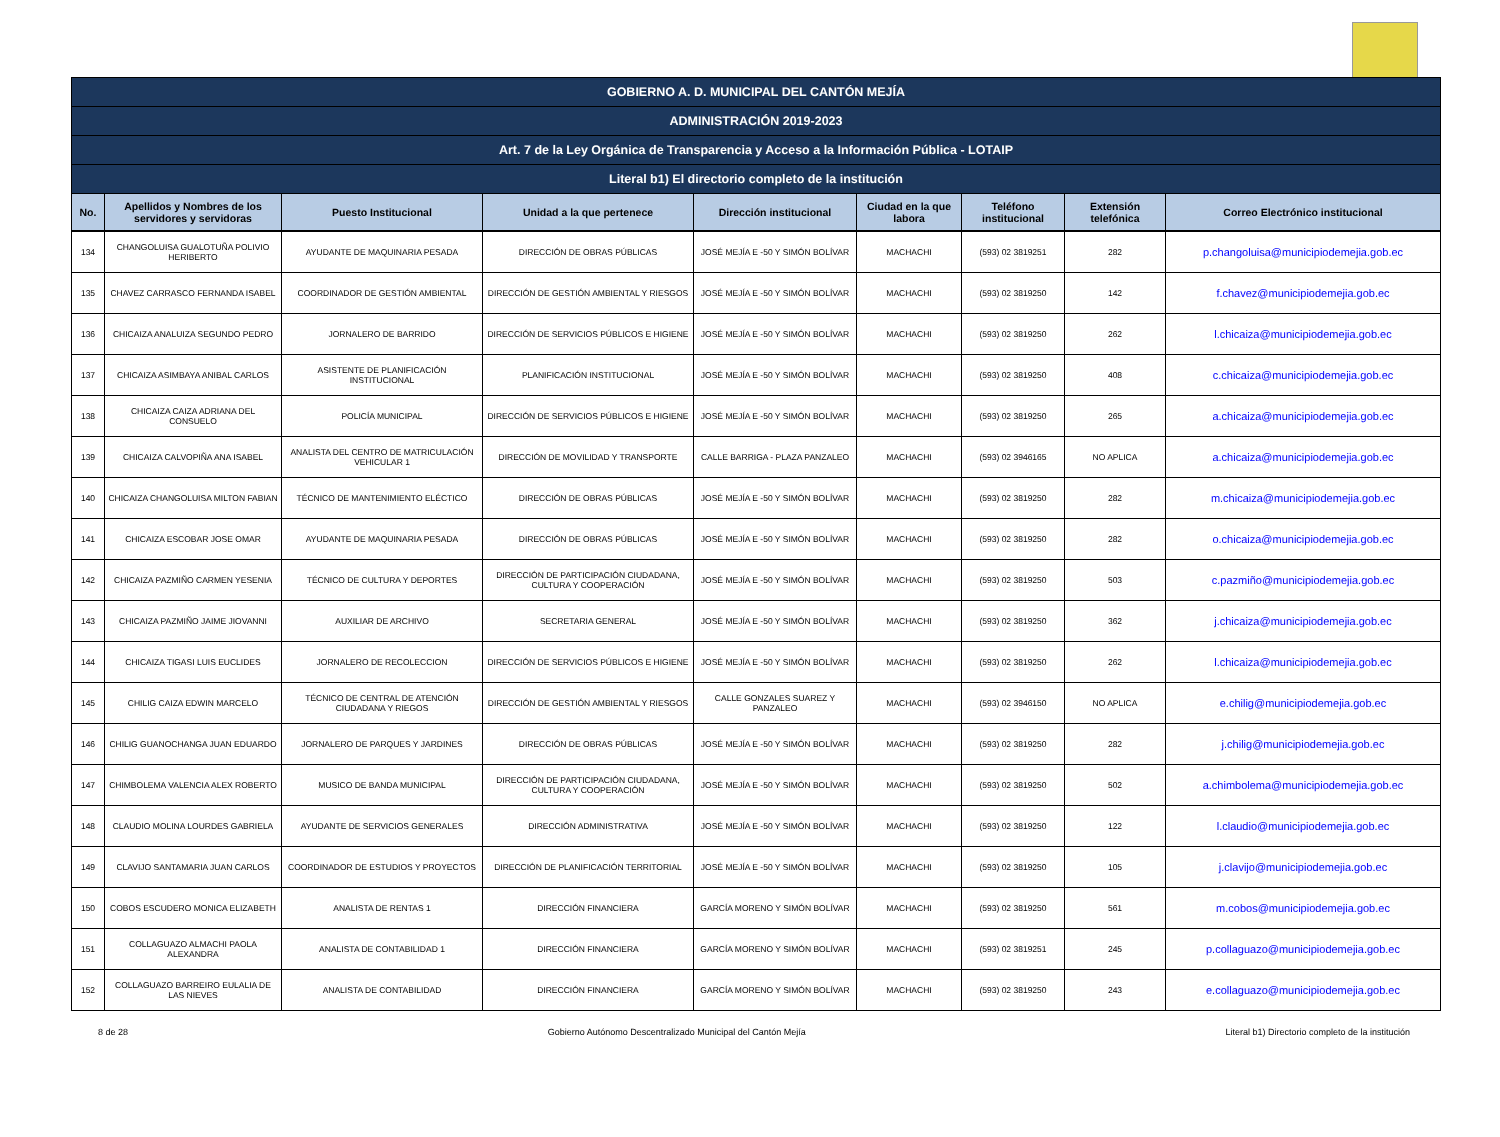| GOBIERNO A. D. MUNICIPAL DEL CANTÓN MEJÍA | | | | | | | | |
| --- | --- | --- | --- | --- | --- | --- | --- | --- |
| ADMINISTRACIÓN 2019-2023 | | | | | | | | |
| Art. 7 de la Ley Orgánica de Transparencia y Acceso a la Información Pública - LOTAIP | | | | | | | | |
| Literal b1) El directorio completo de la institución | | | | | | | | |
| No. | Apellidos y Nombres de los servidores y servidoras | Puesto Institucional | Unidad a la que pertenece | Dirección institucional | Ciudad en la que labora | Teléfono institucional | Extensión telefónica | Correo Electrónico institucional |
| 134 | CHANGOLUISA GUALOTUÑA POLIVIO HERIBERTO | AYUDANTE DE MAQUINARIA PESADA | DIRECCIÓN DE OBRAS PÚBLICAS | JOSÉ MEJÍA E -50 Y SIMÓN BOLÍVAR | MACHACHI | (593) 02 3819251 | 282 | p.changoluisa@municipiodemejia.gob.ec |
| 135 | CHAVEZ CARRASCO FERNANDA ISABEL | COORDINADOR DE GESTIÓN AMBIENTAL | DIRECCIÓN DE GESTIÓN AMBIENTAL Y RIESGOS | JOSÉ MEJÍA E -50 Y SIMÓN BOLÍVAR | MACHACHI | (593) 02 3819250 | 142 | f.chavez@municipiodemejia.gob.ec |
| 136 | CHICAIZA ANALUIZA SEGUNDO PEDRO | JORNALERO DE BARRIDO | DIRECCIÓN DE SERVICIOS PÚBLICOS E HIGIENE | JOSÉ MEJÍA E -50 Y SIMÓN BOLÍVAR | MACHACHI | (593) 02 3819250 | 262 | l.chicaiza@municipiodemejia.gob.ec |
| 137 | CHICAIZA ASIMBAYA ANIBAL CARLOS | ASISTENTE DE PLANIFICACIÓN INSTITUCIONAL | PLANIFICACIÓN INSTITUCIONAL | JOSÉ MEJÍA E -50 Y SIMÓN BOLÍVAR | MACHACHI | (593) 02 3819250 | 408 | c.chicaiza@municipiodemejia.gob.ec |
| 138 | CHICAIZA CAIZA ADRIANA DEL CONSUELO | POLICÍA MUNICIPAL | DIRECCIÓN DE SERVICIOS PÚBLICOS E HIGIENE | JOSÉ MEJÍA E -50 Y SIMÓN BOLÍVAR | MACHACHI | (593) 02 3819250 | 265 | a.chicaiza@municipiodemejia.gob.ec |
| 139 | CHICAIZA CALVOPIÑA ANA ISABEL | ANALISTA DEL CENTRO DE MATRICULACIÓN VEHICULAR 1 | DIRECCIÓN DE MOVILIDAD Y TRANSPORTE | CALLE BARRIGA - PLAZA PANZALEO | MACHACHI | (593) 02 3946165 | NO APLICA | a.chicaiza@municipiodemejia.gob.ec |
| 140 | CHICAIZA CHANGOLUISA MILTON FABIAN | TÉCNICO DE MANTENIMIENTO ELÉCTICO | DIRECCIÓN DE OBRAS PÚBLICAS | JOSÉ MEJÍA E -50 Y SIMÓN BOLÍVAR | MACHACHI | (593) 02 3819250 | 282 | m.chicaiza@municipiodemejia.gob.ec |
| 141 | CHICAIZA ESCOBAR JOSE OMAR | AYUDANTE DE MAQUINARIA PESADA | DIRECCIÓN DE OBRAS PÚBLICAS | JOSÉ MEJÍA E -50 Y SIMÓN BOLÍVAR | MACHACHI | (593) 02 3819250 | 282 | o.chicaiza@municipiodemejia.gob.ec |
| 142 | CHICAIZA PAZMIÑO CARMEN YESENIA | TÉCNICO DE CULTURA Y DEPORTES | DIRECCIÓN DE PARTICIPACIÓN CIUDADANA, CULTURA Y COOPERACIÓN | JOSÉ MEJÍA E -50 Y SIMÓN BOLÍVAR | MACHACHI | (593) 02 3819250 | 503 | c.pazmiño@municipiodemejia.gob.ec |
| 143 | CHICAIZA PAZMIÑO JAIME JIOVANNI | AUXILIAR DE ARCHIVO | SECRETARIA GENERAL | JOSÉ MEJÍA E -50 Y SIMÓN BOLÍVAR | MACHACHI | (593) 02 3819250 | 362 | j.chicaiza@municipiodemejia.gob.ec |
| 144 | CHICAIZA TIGASI LUIS EUCLIDES | JORNALERO DE RECOLECCION | DIRECCIÓN DE SERVICIOS PÚBLICOS E HIGIENE | JOSÉ MEJÍA E -50 Y SIMÓN BOLÍVAR | MACHACHI | (593) 02 3819250 | 262 | l.chicaiza@municipiodemejia.gob.ec |
| 145 | CHILIG CAIZA EDWIN MARCELO | TÉCNICO DE CENTRAL DE ATENCIÓN CIUDADANA Y RIEGOS | DIRECCIÓN DE GESTIÓN AMBIENTAL Y RIESGOS | CALLE GONZALES SUAREZ Y PANZALEO | MACHACHI | (593) 02 3946150 | NO APLICA | e.chilig@municipiodemejia.gob.ec |
| 146 | CHILIG GUANOCHANGA JUAN EDUARDO | JORNALERO DE PARQUES Y JARDINES | DIRECCIÓN DE OBRAS PÚBLICAS | JOSÉ MEJÍA E -50 Y SIMÓN BOLÍVAR | MACHACHI | (593) 02 3819250 | 282 | j.chilig@municipiodemejia.gob.ec |
| 147 | CHIMBOLEMA VALENCIA ALEX ROBERTO | MUSICO DE BANDA MUNICIPAL | DIRECCIÓN DE PARTICIPACIÓN CIUDADANA, CULTURA Y COOPERACIÓN | JOSÉ MEJÍA E -50 Y SIMÓN BOLÍVAR | MACHACHI | (593) 02 3819250 | 502 | a.chimbolema@municipiodemejia.gob.ec |
| 148 | CLAUDIO MOLINA LOURDES GABRIELA | AYUDANTE DE SERVICIOS GENERALES | DIRECCIÓN ADMINISTRATIVA | JOSÉ MEJÍA E -50 Y SIMÓN BOLÍVAR | MACHACHI | (593) 02 3819250 | 122 | l.claudio@municipiodemejia.gob.ec |
| 149 | CLAVIJO SANTAMARIA JUAN CARLOS | COORDINADOR DE ESTUDIOS Y PROYECTOS | DIRECCIÓN DE PLANIFICACIÓN TERRITORIAL | JOSÉ MEJÍA E -50 Y SIMÓN BOLÍVAR | MACHACHI | (593) 02 3819250 | 105 | j.clavijo@municipiodemejia.gob.ec |
| 150 | COBOS ESCUDERO MONICA ELIZABETH | ANALISTA DE RENTAS 1 | DIRECCIÓN FINANCIERA | GARCÍA MORENO Y SIMÓN BOLÍVAR | MACHACHI | (593) 02 3819250 | 561 | m.cobos@municipiodemejia.gob.ec |
| 151 | COLLAGUAZO ALMACHI PAOLA ALEXANDRA | ANALISTA DE CONTABILIDAD 1 | DIRECCIÓN FINANCIERA | GARCÍA MORENO Y SIMÓN BOLÍVAR | MACHACHI | (593) 02 3819251 | 245 | p.collaguazo@municipiodemejia.gob.ec |
| 152 | COLLAGUAZO BARREIRO EULALIA DE LAS NIEVES | ANALISTA DE CONTABILIDAD | DIRECCIÓN FINANCIERA | GARCÍA MORENO Y SIMÓN BOLÍVAR | MACHACHI | (593) 02 3819250 | 243 | e.collaguazo@municipiodemejia.gob.ec |
8 de 28 Gobierno Autónomo Descentralizado Municipal del Cantón Mejía Literal b1) Directorio completo de la institución